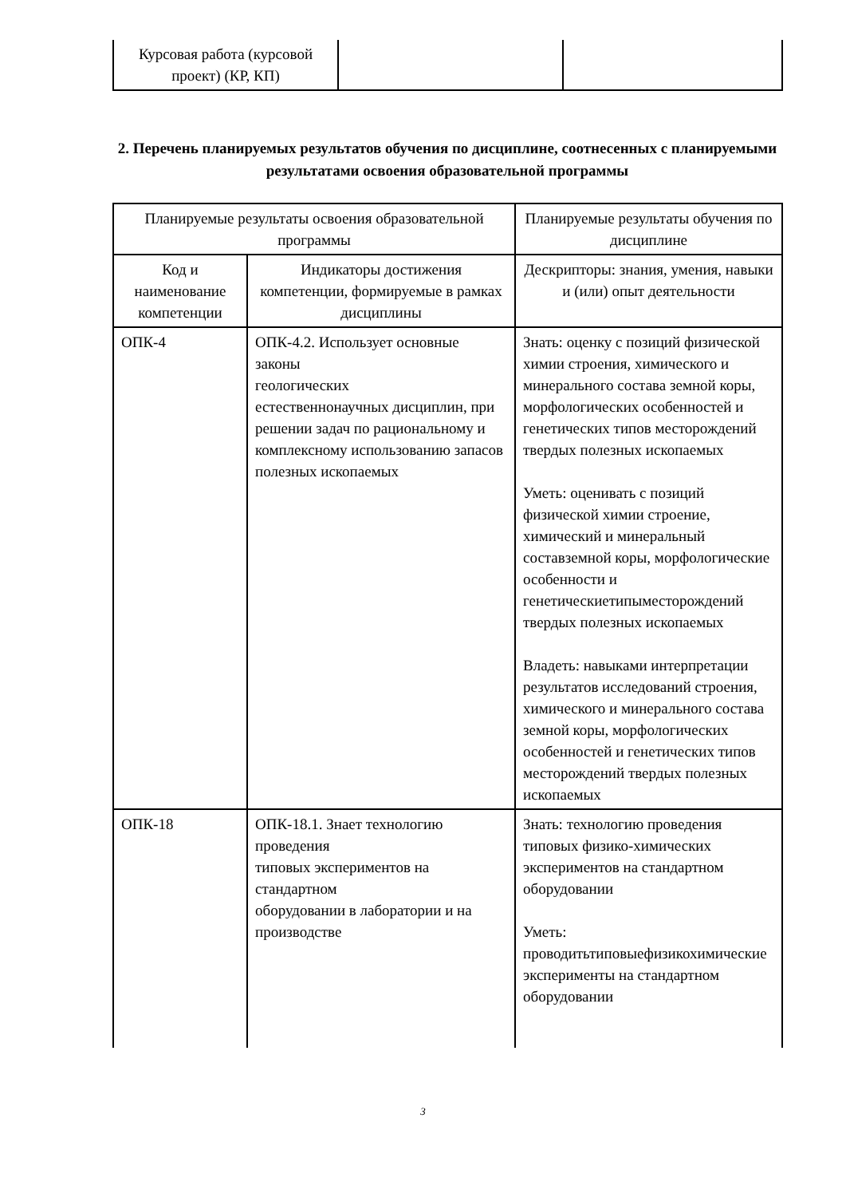| Курсовая работа (курсовой проект) (КР, КП) | | |
2. Перечень планируемых результатов обучения по дисциплине, соотнесенных с планируемыми результатами освоения образовательной программы
| Планируемые результаты освоения образовательной программы | | Планируемые результаты обучения по дисциплине |
| --- | --- | --- |
| Код и наименование компетенции | Индикаторы достижения компетенции, формируемые в рамках дисциплины | Дескрипторы: знания, умения, навыки и (или) опыт деятельности |
| ОПК-4 | ОПК-4.2. Использует основные законы геологических естественнонаучных дисциплин, при решении задач по рациональному и комплексному использованию запасов полезных ископаемых | Знать: оценку с позиций физической химии строения, химического и минерального состава земной коры, морфологических особенностей и генетических типов месторождений твердых полезных ископаемых Уметь: оценивать с позиций физической химии строение, химический и минеральный составземной коры, морфологические особенности и генетическиетипыместорождений твердых полезных ископаемых Владеть: навыками интерпретации результатов исследований строения, химического и минерального состава земной коры, морфологических особенностей и генетических типов месторождений твердых полезных ископаемых |
| ОПК-18 | ОПК-18.1. Знает технологию проведения типовых экспериментов на стандартном оборудовании в лаборатории и на производстве | Знать: технологию проведения типовых физико-химических экспериментов на стандартном оборудовании Уметь: проводитьтиповыефизикохимические эксперименты на стандартном оборудовании |
3